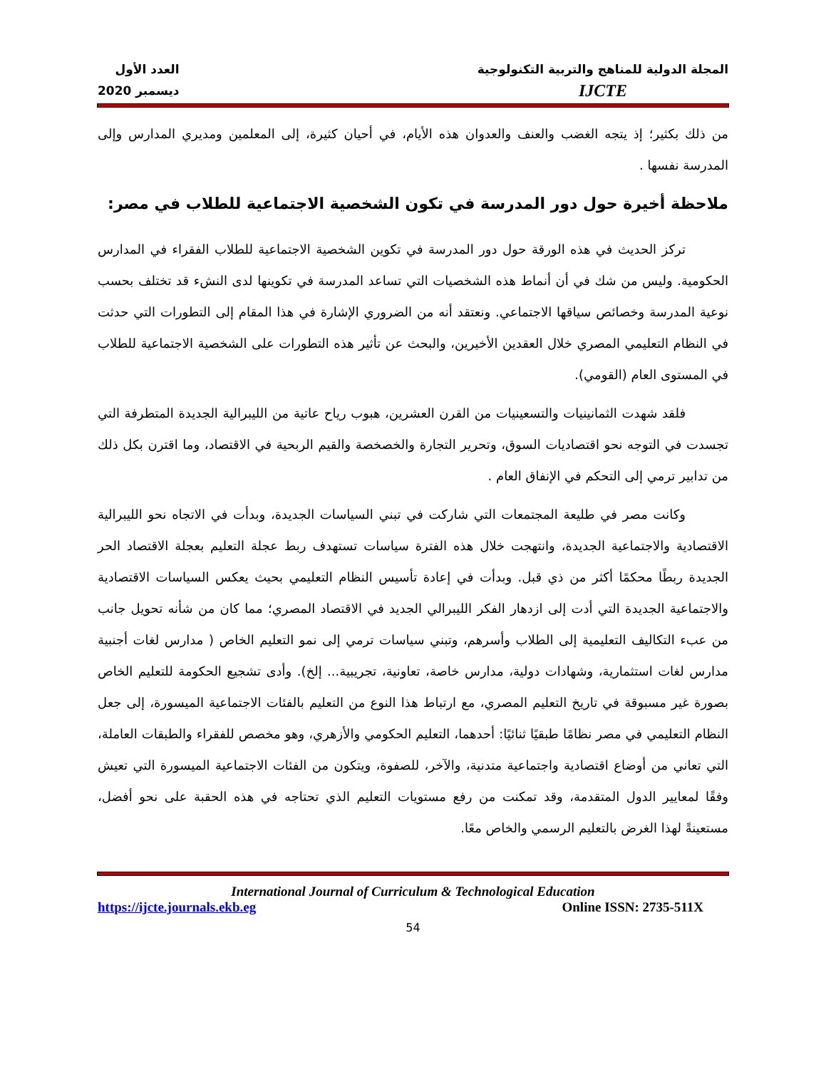المجلة الدولية للمناهج والتربية التكنولوجية
IJCTE
العدد الأول
ديسمبر 2020
من ذلك بكثير؛ إذ يتجه الغضب والعنف والعدوان هذه الأيام، في أحيان كثيرة، إلى المعلمين ومديري المدارس وإلى المدرسة نفسها .
ملاحظة أخيرة حول دور المدرسة في تكون الشخصية الاجتماعية للطلاب في مصر:
تركز الحديث في هذه الورقة حول دور المدرسة في تكوين الشخصية الاجتماعية للطلاب الفقراء في المدارس الحكومية. وليس من شك في أن أنماط هذه الشخصيات التي تساعد المدرسة في تكوينها لدى النشء قد تختلف بحسب نوعية المدرسة وخصائص سياقها الاجتماعي. ونعتقد أنه من الضروري الإشارة في هذا المقام إلى التطورات التي حدثت في النظام التعليمي المصري خلال العقدين الأخيرين، والبحث عن تأثير هذه التطورات على الشخصية الاجتماعية للطلاب في المستوى العام (القومي).
فلقد شهدت الثمانينيات والتسعينيات من القرن العشرين، هبوب رياح عاتية من الليبرالية الجديدة المتطرفة التي تجسدت في التوجه نحو اقتصاديات السوق، وتحرير التجارة والخصخصة والقيم الربحية في الاقتصاد، وما اقترن بكل ذلك من تدابير ترمي إلى التحكم في الإنفاق العام .
وكانت مصر في طليعة المجتمعات التي شاركت في تبني السياسات الجديدة، وبدأت في الاتجاه نحو الليبرالية الاقتصادية والاجتماعية الجديدة، وانتهجت خلال هذه الفترة سياسات تستهدف ربط عجلة التعليم بعجلة الاقتصاد الحر الجديدة ربطًا محكمًا أكثر من ذي قبل. وبدأت في إعادة تأسيس النظام التعليمي بحيث يعكس السياسات الاقتصادية والاجتماعية الجديدة التي أدت إلى ازدهار الفكر الليبرالي الجديد في الاقتصاد المصري؛ مما كان من شأنه تحويل جانب من عبء التكاليف التعليمية إلى الطلاب وأسرهم، وتبني سياسات ترمي إلى نمو التعليم الخاص ( مدارس لغات أجنبية مدارس لغات استثمارية، وشهادات دولية، مدارس خاصة، تعاونية، تجريبية... إلخ). وأدى تشجيع الحكومة للتعليم الخاص بصورة غير مسبوقة في تاريخ التعليم المصري، مع ارتباط هذا النوع من التعليم بالفئات الاجتماعية الميسورة، إلى جعل النظام التعليمي في مصر نظامًا طبقيًا ثنائيًا: أحدهما، التعليم الحكومي والأزهري، وهو مخصص للفقراء والطبقات العاملة، التي تعاني من أوضاع اقتصادية واجتماعية متدنية، والآخر، للصفوة، ويتكون من الفئات الاجتماعية الميسورة التي تعيش وفقًا لمعايير الدول المتقدمة، وقد تمكنت من رفع مستويات التعليم الذي تحتاجه في هذه الحقبة على نحو أفضل، مستعينةً لهذا الغرض بالتعليم الرسمي والخاص معًا.
International Journal of Curriculum & Technological Education
https://ijcte.journals.ekb.eg Online ISSN: 2735-511X
54